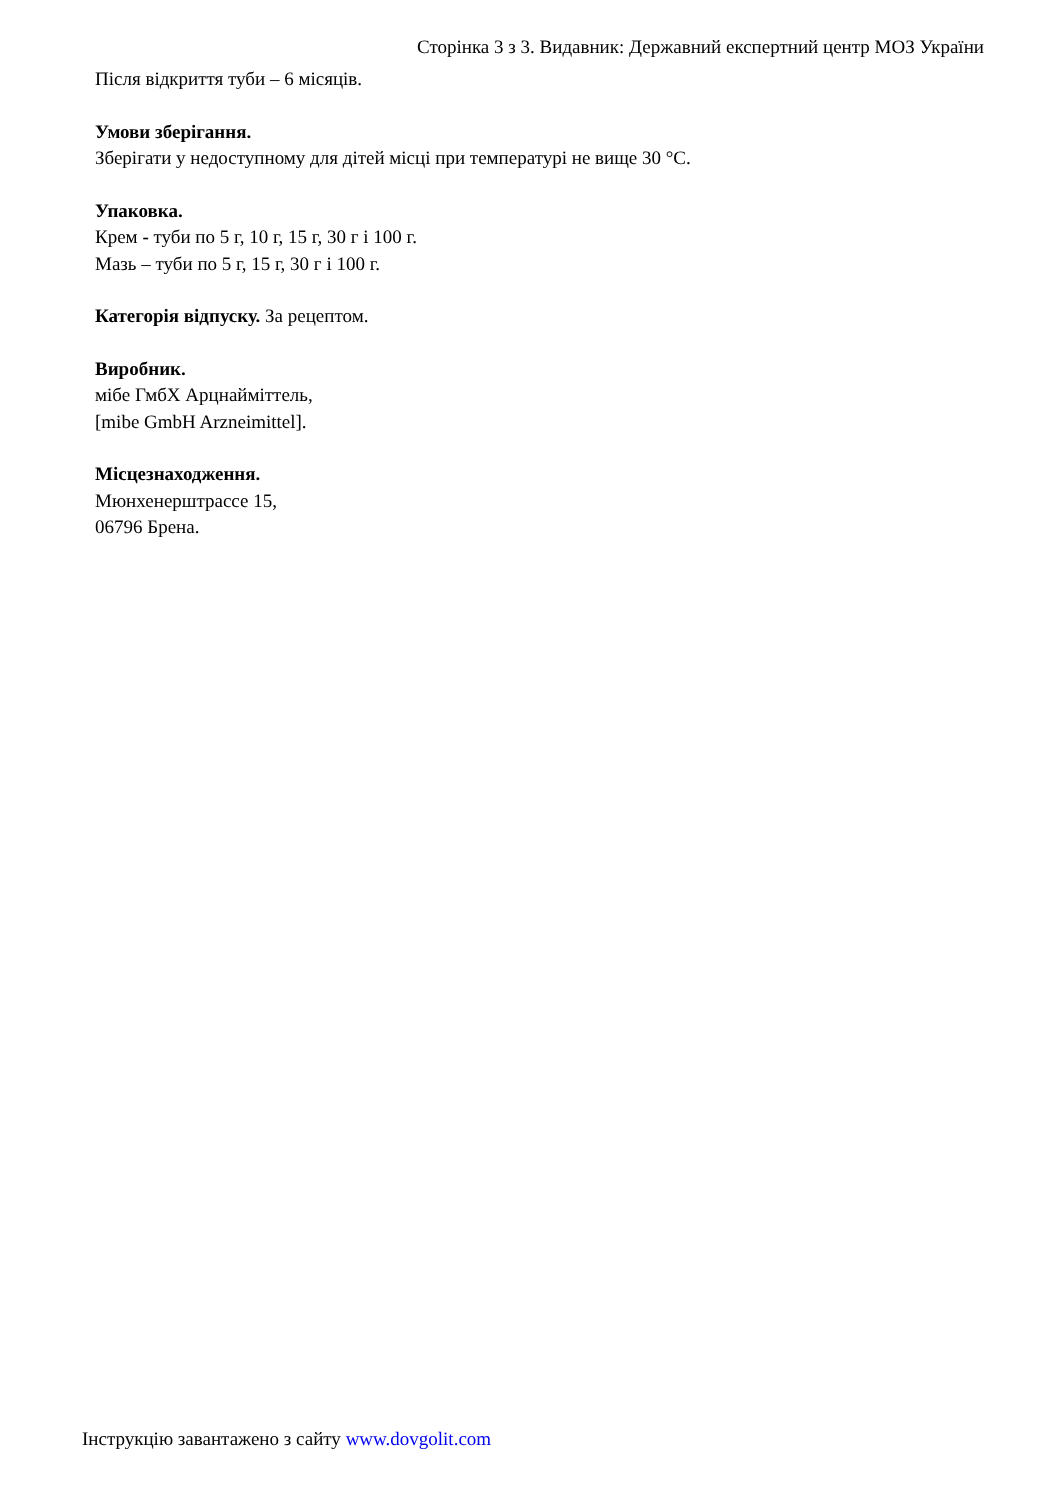Сторінка 3 з 3. Видавник: Державний експертний центр МОЗ України
Після відкриття туби – 6 місяців.
Умови зберігання.
Зберігати у недоступному для дітей місці при температурі не вище 30 °С.
Упаковка.
Крем - туби по 5 г, 10 г, 15 г, 30 г і 100 г.
Мазь – туби по 5 г, 15 г, 30 г і 100 г.
Категорія відпуску. За рецептом.
Виробник.
мібе ГмбХ Арцнайміттель,
[mibe GmbH Arzneimittel].
Місцезнаходження.
Мюнхенерштрассе 15,
06796 Брена.
Інструкцію завантажено з сайту www.dovgolit.com